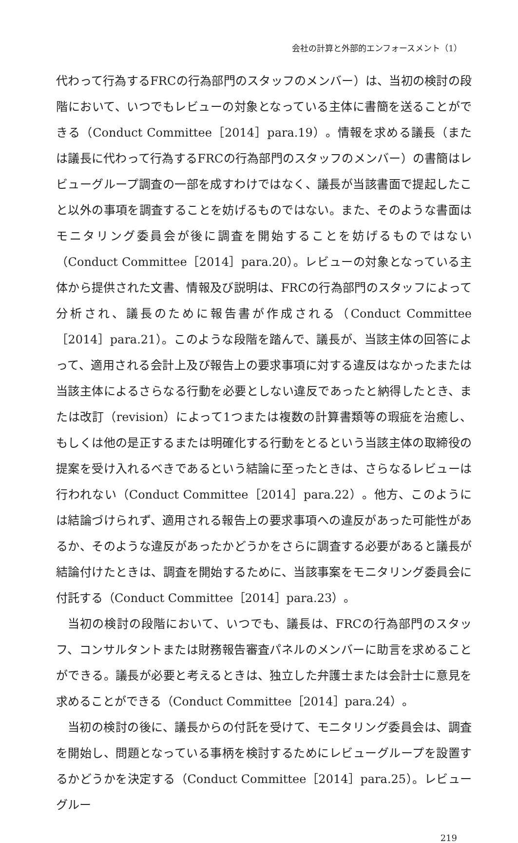会社の計算と外部的エンフォースメント（1）
代わって行為するFRCの行為部門のスタッフのメンバー）は、当初の検討の段階において、いつでもレビューの対象となっている主体に書簡を送ることができる（Conduct Committee［2014］para.19）。情報を求める議長（または議長に代わって行為するFRCの行為部門のスタッフのメンバー）の書簡はレビューグループ調査の一部を成すわけではなく、議長が当該書面で提起したこと以外の事項を調査することを妨げるものではない。また、そのような書面はモニタリング委員会が後に調査を開始することを妨げるものではない（Conduct Committee［2014］para.20）。レビューの対象となっている主体から提供された文書、情報及び説明は、FRCの行為部門のスタッフによって分析され、議長のために報告書が作成される（Conduct Committee［2014］para.21）。このような段階を踏んで、議長が、当該主体の回答によって、適用される会計上及び報告上の要求事項に対する違反はなかったまたは当該主体によるさらなる行動を必要としない違反であったと納得したとき、または改訂（revision）によって1つまたは複数の計算書類等の瑕疵を治癒し、もしくは他の是正するまたは明確化する行動をとるという当該主体の取締役の提案を受け入れるべきであるという結論に至ったときは、さらなるレビューは行われない（Conduct Committee［2014］para.22）。他方、このようには結論づけられず、適用される報告上の要求事項への違反があった可能性があるか、そのような違反があったかどうかをさらに調査する必要があると議長が結論付けたときは、調査を開始するために、当該事案をモニタリング委員会に付託する（Conduct Committee［2014］para.23）。
当初の検討の段階において、いつでも、議長は、FRCの行為部門のスタッフ、コンサルタントまたは財務報告審査パネルのメンバーに助言を求めることができる。議長が必要と考えるときは、独立した弁護士または会計士に意見を求めることができる（Conduct Committee［2014］para.24）。
当初の検討の後に、議長からの付託を受けて、モニタリング委員会は、調査を開始し、問題となっている事柄を検討するためにレビューグループを設置するかどうかを決定する（Conduct Committee［2014］para.25）。レビューグルー
219